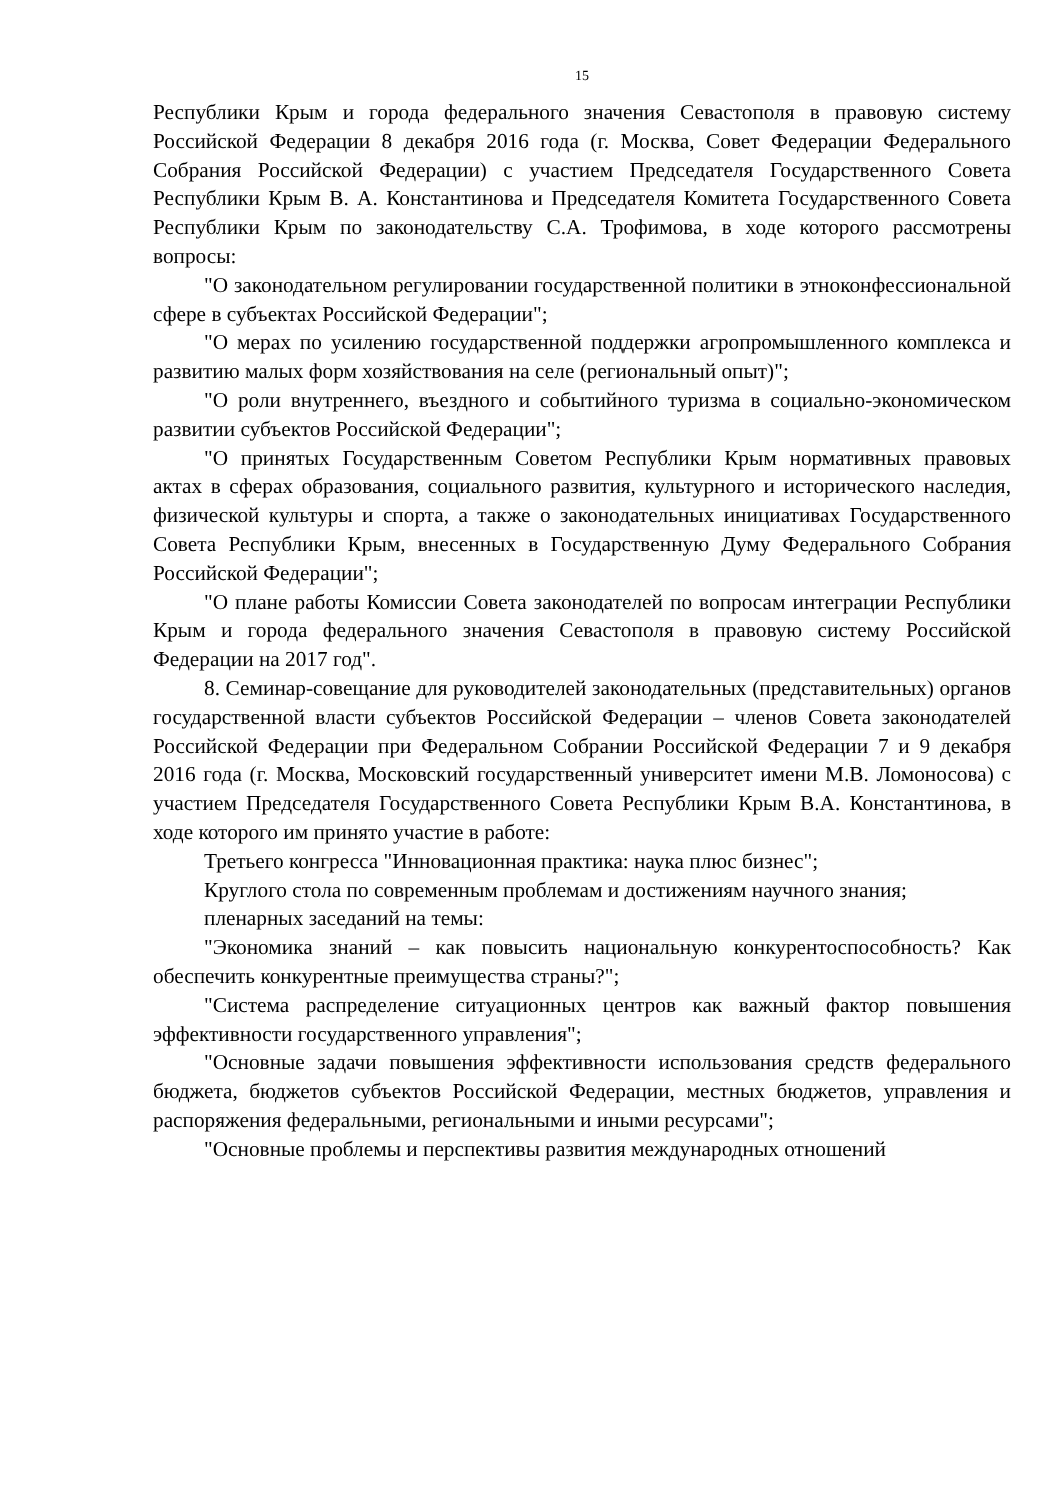15
Республики Крым и города федерального значения Севастополя в правовую систему Российской Федерации 8 декабря 2016 года (г. Москва, Совет Федерации Федерального Собрания Российской Федерации) с участием Председателя Государственного Совета Республики Крым В. А. Константинова и Председателя Комитета Государственного Совета Республики Крым по законодательству С.А. Трофимова, в ходе которого рассмотрены вопросы:
"О законодательном регулировании государственной политики в этноконфессиональной сфере в субъектах Российской Федерации";
"О мерах по усилению государственной поддержки агропромышленного комплекса и развитию малых форм хозяйствования на селе (региональный опыт)";
"О роли внутреннего, въездного и событийного туризма в социально-экономическом развитии субъектов Российской Федерации";
"О принятых Государственным Советом Республики Крым нормативных правовых актах в сферах образования, социального развития, культурного и исторического наследия, физической культуры и спорта, а также о законодательных инициативах Государственного Совета Республики Крым, внесенных в Государственную Думу Федерального Собрания Российской Федерации";
"О плане работы Комиссии Совета законодателей по вопросам интеграции Республики Крым и города федерального значения Севастополя в правовую систему Российской Федерации на 2017 год".
8. Семинар-совещание для руководителей законодательных (представительных) органов государственной власти субъектов Российской Федерации – членов Совета законодателей Российской Федерации при Федеральном Собрании Российской Федерации 7 и 9 декабря 2016 года (г. Москва, Московский государственный университет имени М.В. Ломоносова) с участием Председателя Государственного Совета Республики Крым В.А. Константинова, в ходе которого им принято участие в работе:
Третьего конгресса "Инновационная практика: наука плюс бизнес";
Круглого стола по современным проблемам и достижениям научного знания;
пленарных заседаний на темы:
"Экономика знаний – как повысить национальную конкурентоспособность? Как обеспечить конкурентные преимущества страны?";
"Система распределение ситуационных центров как важный фактор повышения эффективности государственного управления";
"Основные задачи повышения эффективности использования средств федерального бюджета, бюджетов субъектов Российской Федерации, местных бюджетов, управления и распоряжения федеральными, региональными и иными ресурсами";
"Основные проблемы и перспективы развития международных отношений